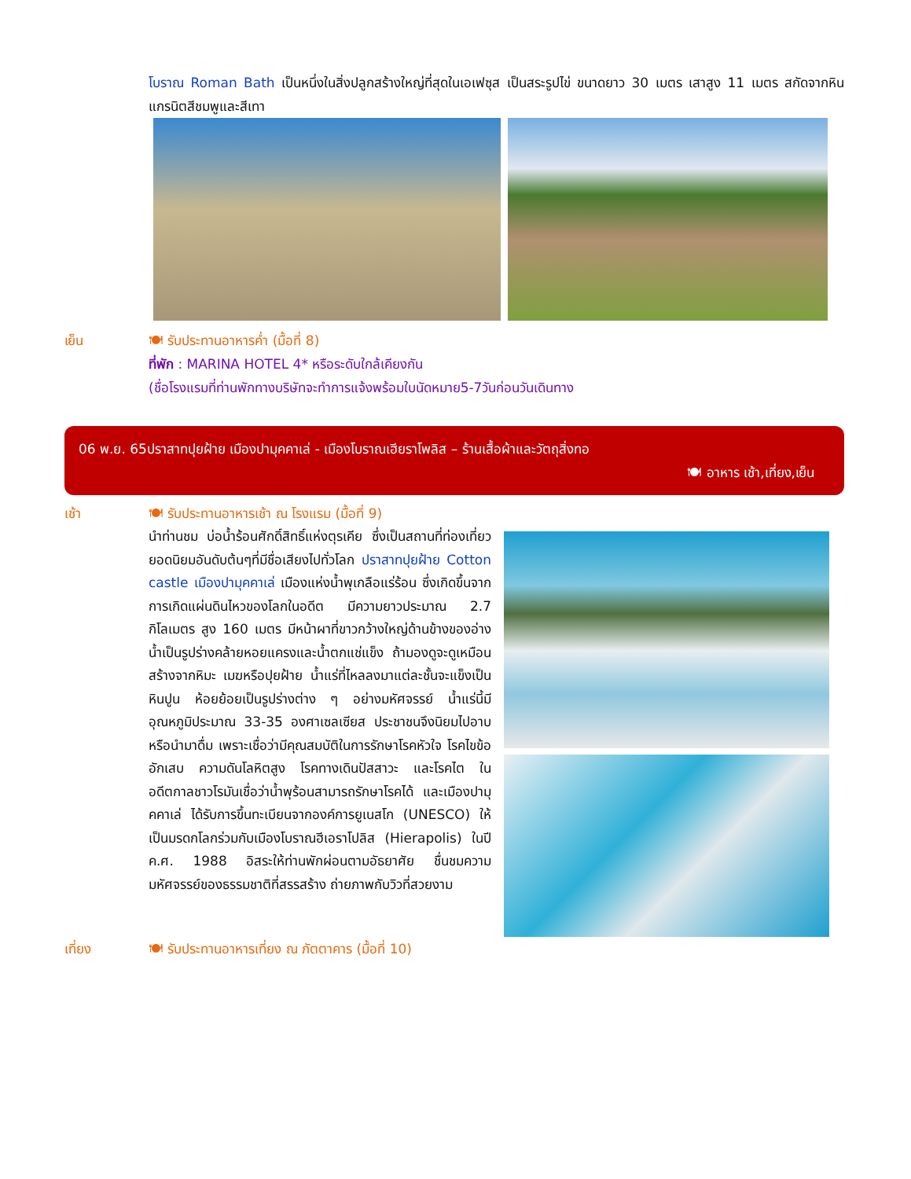โบราณ Roman Bath เป็นหนึ่งในสิ่งปลูกสร้างใหญ่ที่สุดในเอเฟซุส เป็นสระรูปไข่ ขนาดยาว 30 เมตร เสาสูง 11 เมตร สกัดจากหินแกรนิตสีชมพูและสีเทา
เย็น 🍽 รับประทานอาหารค่ำ (มื้อที่ 8)
ที่พัก : MARINA HOTEL 4* หรือระดับใกล้เคียงกัน
(ชื่อโรงแรมที่ท่านพักทางบริษัทจะทำการแจ้งพร้อมใบนัดหมาย5-7วันก่อนวันเดินทาง
06 พ.ย. 65ปราสาทปุยฝ้าย เมืองปามุคคาเล่ - เมืองโบราณเฮียราโพลิส – ร้านเสื้อผ้าและวัตถุสิ่งทอ
🍽 อาหาร เช้า,เที่ยง,เย็น
เช้า 🍽 รับประทานอาหารเช้า ณ โรงแรม (มื้อที่ 9)
นำท่านชม บ่อน้ำร้อนศักดิ์สิทธิ์แห่งตุรเคีย ซึ่งเป็นสถานที่ท่องเที่ยวยอดนิยมอันดับต้นๆที่มีชื่อเสียงไปทั่วโลก ปราสาทปุยฝ้าย Cotton castle เมืองปามุคคาเล่ เมืองแห่งน้ำพุเกลือแร่ร้อน ซึ่งเกิดขึ้นจากการเกิดแผ่นดินไหวของโลกในอดีต มีความยาวประมาณ 2.7 กิโลเมตร สูง 160 เมตร มีหน้าผาที่ขาวกว้างใหญ่ด้านข้างของอ่างน้ำเป็นรูปร่างคล้ายหอยแครงและน้ำตกแช่แข็ง ถ้ามองดูจะดูเหมือนสร้างจากหิมะ เมฆหรือปุยฝ้าย น้ำแร่ที่ไหลลงมาแต่ละชั้นจะแข็งเป็นหินปูน ห้อยย้อยเป็นรูปร่างต่าง ๆ อย่างมหัศจรรย์ น้ำแร่นี้มีอุณหภูมิประมาณ 33-35 องศาเซลเซียส ประชาชนจึงนิยมไปอาบหรือนำมาดื่ม เพราะเชื่อว่ามีคุณสมบัติในการรักษาโรคหัวใจ โรคไขข้ออักเสบ ความดันโลหิตสูง โรคทางเดินปัสสาวะ และโรคไต ในอดีตกาลชาวโรมันเชื่อว่าน้ำพุร้อนสามารถรักษาโรคได้ และเมืองปามุคคาเล่ ได้รับการขึ้นทะเบียนจากองค์การยูเนสโก (UNESCO) ให้เป็นมรดกโลกร่วมกับเมืองโบราณฮีเอราโปลิส (Hierapolis) ในปี ค.ศ. 1988 อิสระให้ท่านพักผ่อนตามอัธยาศัย ชื่นชมความมหัศจรรย์ของธรรมชาติที่สรรสร้าง ถ่ายภาพกับวิวที่สวยงาม
เที่ยง 🍽 รับประทานอาหารเที่ยง ณ ภัตตาคาร (มื้อที่ 10)